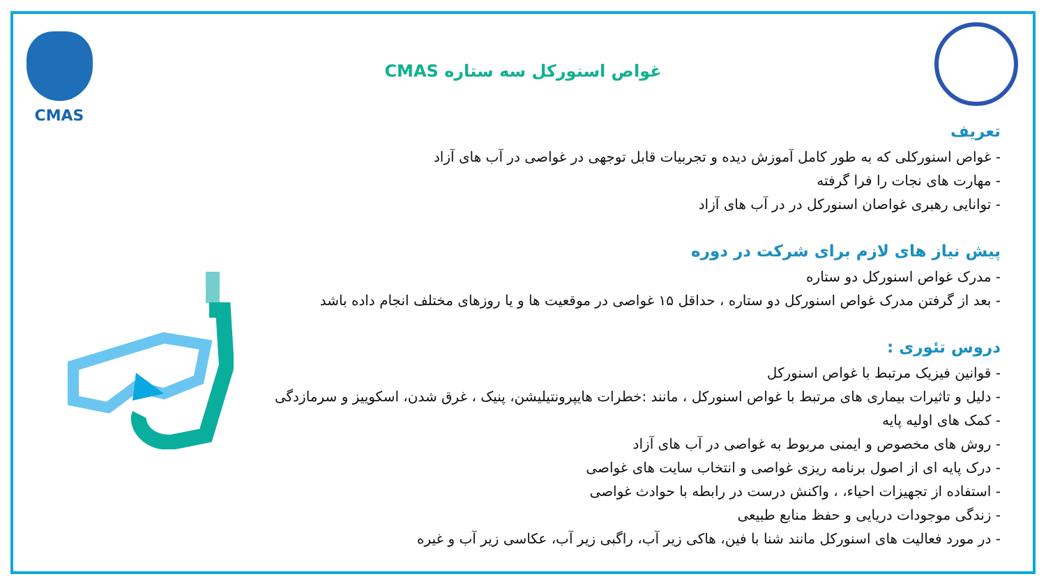CMAS
غواص اسنورکل سه ستاره CMAS
تعریف
- غواص اسنورکلی که به طور کامل آموزش دیده و تجربیات قابل توجهی در غواصی در آب های آزاد
- مهارت های نجات را فرا گرفته
- توانایی رهبری غواصان اسنورکل در در آب های آزاد
پیش نیاز های لازم برای شرکت در دوره
- مدرک غواص اسنورکل دو ستاره
- بعد از گرفتن مدرک غواص اسنورکل دو ستاره ، حداقل ۱۵ غواصی در موقعیت ها و یا روزهای مختلف انجام داده باشد
دروس تئوری :
- قوانین فیزیک مرتبط با غواص اسنورکل
- دلیل و تاثیرات بیماری های مرتبط با غواص اسنورکل ، مانند :خطرات هایپرونتیلیشن، پنیک ، غرق شدن، اسکوییز و سرمازدگی
- کمک های اولیه پایه
- روش های مخصوص و ایمنی مربوط به غواصی در آب های آزاد
- درک پایه ای از اصول برنامه ریزی غواصی و انتخاب سایت های غواصی
- استفاده از تجهیزات احیاء، ، واکنش درست در رابطه با حوادث غواصی
- زندگی موجودات دریایی و حفظ منابع طبیعی
- در مورد فعالیت های اسنورکل مانند شنا با فین، هاکی زیر آب، راگبی زیر آب، عکاسی زیر آب و غیره